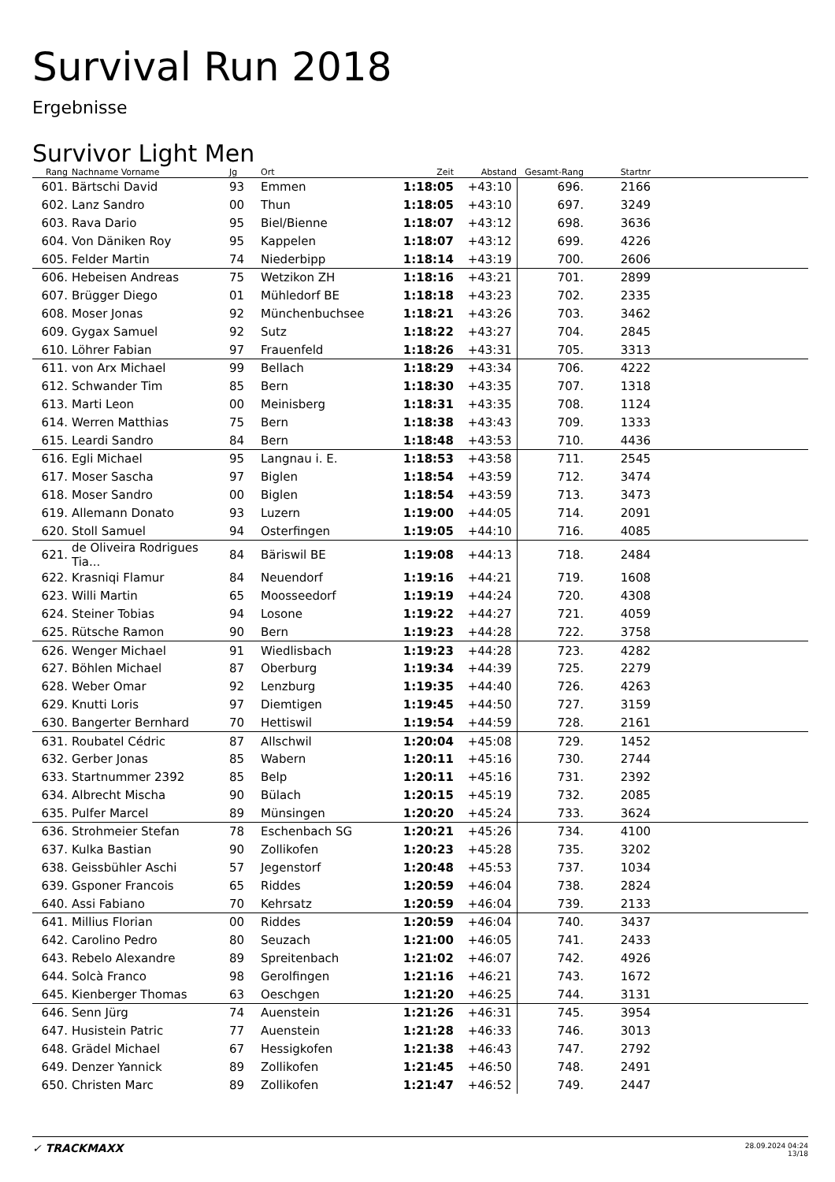Survival Run 2018
Ergebnisse
Survivor Light Men
| Rang | | Nachname Vorname | Jg | Ort | Zeit | Abstand | Gesamt-Rang | Startnr | |
| --- | --- | --- | --- | --- | --- | --- | --- | --- | --- |
| 601. | | Bärtschi David | 93 | Emmen | 1:18:05 | +43:10 | 696. | 2166 | |
| 602. | | Lanz Sandro | 00 | Thun | 1:18:05 | +43:10 | 697. | 3249 | |
| 603. | | Rava Dario | 95 | Biel/Bienne | 1:18:07 | +43:12 | 698. | 3636 | |
| 604. | | Von Däniken Roy | 95 | Kappelen | 1:18:07 | +43:12 | 699. | 4226 | |
| 605. | | Felder Martin | 74 | Niederbipp | 1:18:14 | +43:19 | 700. | 2606 | |
| 606. | | Hebeisen Andreas | 75 | Wetzikon ZH | 1:18:16 | +43:21 | 701. | 2899 | |
| 607. | | Brügger Diego | 01 | Mühledorf BE | 1:18:18 | +43:23 | 702. | 2335 | |
| 608. | | Moser Jonas | 92 | Münchenbuchsee | 1:18:21 | +43:26 | 703. | 3462 | |
| 609. | | Gygax Samuel | 92 | Sutz | 1:18:22 | +43:27 | 704. | 2845 | |
| 610. | | Löhrer Fabian | 97 | Frauenfeld | 1:18:26 | +43:31 | 705. | 3313 | |
| 611. | | von Arx Michael | 99 | Bellach | 1:18:29 | +43:34 | 706. | 4222 | |
| 612. | | Schwander Tim | 85 | Bern | 1:18:30 | +43:35 | 707. | 1318 | |
| 613. | | Marti Leon | 00 | Meinisberg | 1:18:31 | +43:35 | 708. | 1124 | |
| 614. | | Werren Matthias | 75 | Bern | 1:18:38 | +43:43 | 709. | 1333 | |
| 615. | | Leardi Sandro | 84 | Bern | 1:18:48 | +43:53 | 710. | 4436 | |
| 616. | | Egli Michael | 95 | Langnau i. E. | 1:18:53 | +43:58 | 711. | 2545 | |
| 617. | | Moser Sascha | 97 | Biglen | 1:18:54 | +43:59 | 712. | 3474 | |
| 618. | | Moser Sandro | 00 | Biglen | 1:18:54 | +43:59 | 713. | 3473 | |
| 619. | | Allemann Donato | 93 | Luzern | 1:19:00 | +44:05 | 714. | 2091 | |
| 620. | | Stoll Samuel | 94 | Osterfingen | 1:19:05 | +44:10 | 716. | 4085 | |
| 621. | | de Oliveira Rodrigues Tia... | 84 | Bäriswil BE | 1:19:08 | +44:13 | 718. | 2484 | |
| 622. | | Krasniqi Flamur | 84 | Neuendorf | 1:19:16 | +44:21 | 719. | 1608 | |
| 623. | | Willi Martin | 65 | Moosseedorf | 1:19:19 | +44:24 | 720. | 4308 | |
| 624. | | Steiner Tobias | 94 | Losone | 1:19:22 | +44:27 | 721. | 4059 | |
| 625. | | Rütsche Ramon | 90 | Bern | 1:19:23 | +44:28 | 722. | 3758 | |
| 626. | | Wenger Michael | 91 | Wiedlisbach | 1:19:23 | +44:28 | 723. | 4282 | |
| 627. | | Böhlen Michael | 87 | Oberburg | 1:19:34 | +44:39 | 725. | 2279 | |
| 628. | | Weber Omar | 92 | Lenzburg | 1:19:35 | +44:40 | 726. | 4263 | |
| 629. | | Knutti Loris | 97 | Diemtigen | 1:19:45 | +44:50 | 727. | 3159 | |
| 630. | | Bangerter Bernhard | 70 | Hettiswil | 1:19:54 | +44:59 | 728. | 2161 | |
| 631. | | Roubatel Cédric | 87 | Allschwil | 1:20:04 | +45:08 | 729. | 1452 | |
| 632. | | Gerber Jonas | 85 | Wabern | 1:20:11 | +45:16 | 730. | 2744 | |
| 633. | | Startnummer 2392 | 85 | Belp | 1:20:11 | +45:16 | 731. | 2392 | |
| 634. | | Albrecht Mischa | 90 | Bülach | 1:20:15 | +45:19 | 732. | 2085 | |
| 635. | | Pulfer Marcel | 89 | Münsingen | 1:20:20 | +45:24 | 733. | 3624 | |
| 636. | | Strohmeier Stefan | 78 | Eschenbach SG | 1:20:21 | +45:26 | 734. | 4100 | |
| 637. | | Kulka Bastian | 90 | Zollikofen | 1:20:23 | +45:28 | 735. | 3202 | |
| 638. | | Geissbühler Aschi | 57 | Jegenstorf | 1:20:48 | +45:53 | 737. | 1034 | |
| 639. | | Gsponer Francois | 65 | Riddes | 1:20:59 | +46:04 | 738. | 2824 | |
| 640. | | Assi Fabiano | 70 | Kehrsatz | 1:20:59 | +46:04 | 739. | 2133 | |
| 641. | | Millius Florian | 00 | Riddes | 1:20:59 | +46:04 | 740. | 3437 | |
| 642. | | Carolino Pedro | 80 | Seuzach | 1:21:00 | +46:05 | 741. | 2433 | |
| 643. | | Rebelo Alexandre | 89 | Spreitenbach | 1:21:02 | +46:07 | 742. | 4926 | |
| 644. | | Solcà Franco | 98 | Gerolfingen | 1:21:16 | +46:21 | 743. | 1672 | |
| 645. | | Kienberger Thomas | 63 | Oeschgen | 1:21:20 | +46:25 | 744. | 3131 | |
| 646. | | Senn Jürg | 74 | Auenstein | 1:21:26 | +46:31 | 745. | 3954 | |
| 647. | | Husistein Patric | 77 | Auenstein | 1:21:28 | +46:33 | 746. | 3013 | |
| 648. | | Grädel Michael | 67 | Hessigkofen | 1:21:38 | +46:43 | 747. | 2792 | |
| 649. | | Denzer Yannick | 89 | Zollikofen | 1:21:45 | +46:50 | 748. | 2491 | |
| 650. | | Christen Marc | 89 | Zollikofen | 1:21:47 | +46:52 | 749. | 2447 | |
✓ TRACKMAXX
28.09.2024 04:24
13/18